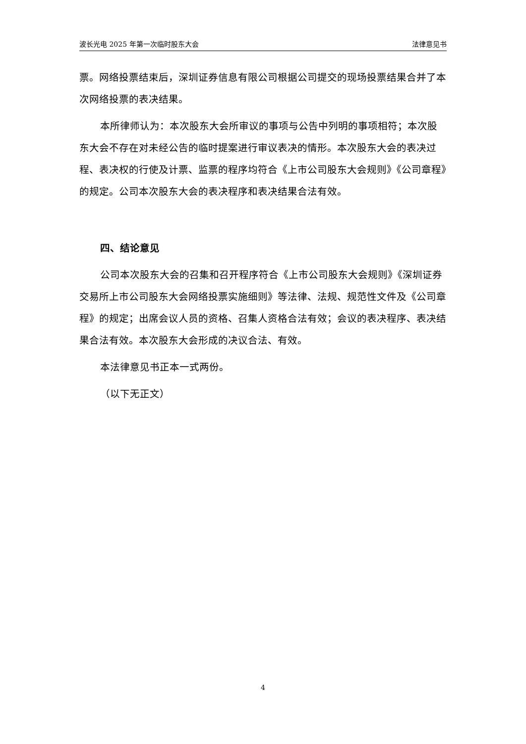波长光电 2025 年第一次临时股东大会 法律意见书
票。网络投票结束后，深圳证券信息有限公司根据公司提交的现场投票结果合并了本次网络投票的表决结果。
本所律师认为：本次股东大会所审议的事项与公告中列明的事项相符；本次股东大会不存在对未经公告的临时提案进行审议表决的情形。本次股东大会的表决过程、表决权的行使及计票、监票的程序均符合《上市公司股东大会规则》《公司章程》的规定。公司本次股东大会的表决程序和表决结果合法有效。
四、结论意见
公司本次股东大会的召集和召开程序符合《上市公司股东大会规则》《深圳证券交易所上市公司股东大会网络投票实施细则》等法律、法规、规范性文件及《公司章程》的规定；出席会议人员的资格、召集人资格合法有效；会议的表决程序、表决结果合法有效。本次股东大会形成的决议合法、有效。
本法律意见书正本一式两份。
（以下无正文）
4